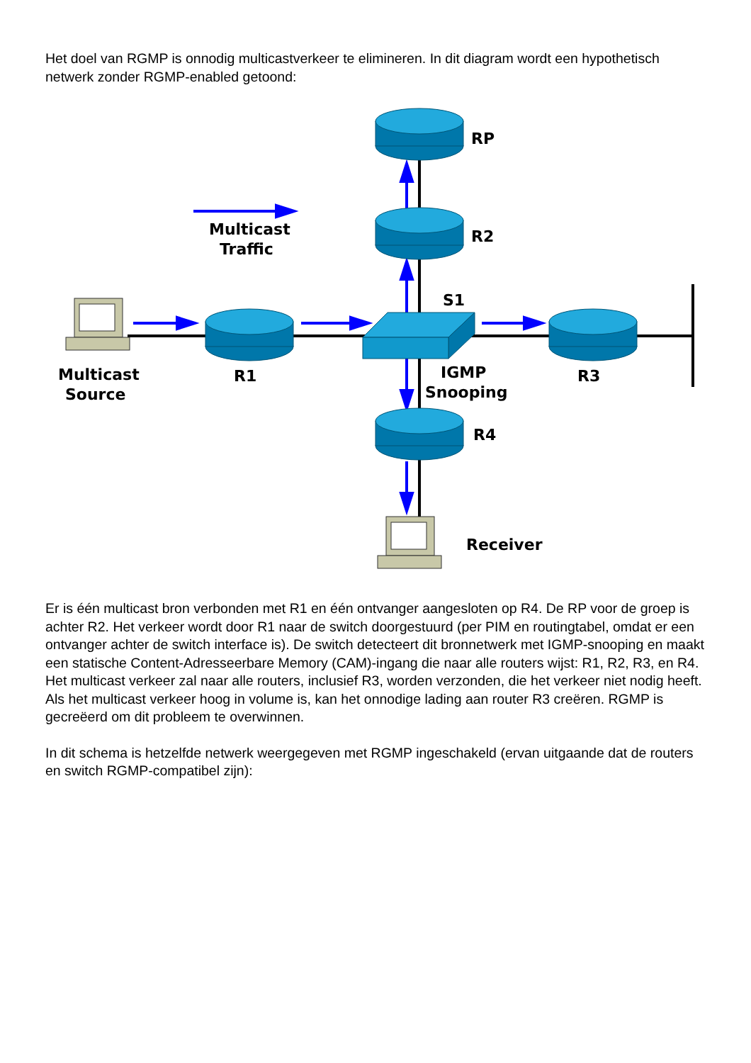Het doel van RGMP is onnodig multicastverkeer te elimineren. In dit diagram wordt een hypothetisch netwerk zonder RGMP-enabled getoond:
RP
R2
S1
R1
R3
R4
Multicast
Traffic
Multicast
Source
IGMP
Snooping
Receiver
Er is één multicast bron verbonden met R1 en één ontvanger aangesloten op R4. De RP voor de groep is achter R2. Het verkeer wordt door R1 naar de switch doorgestuurd (per PIM en routingtabel, omdat er een ontvanger achter de switch interface is). De switch detecteert dit bronnetwerk met IGMP-snooping en maakt een statische Content-Adresseerbare Memory (CAM)-ingang die naar alle routers wijst: R1, R2, R3, en R4. Het multicast verkeer zal naar alle routers, inclusief R3, worden verzonden, die het verkeer niet nodig heeft. Als het multicast verkeer hoog in volume is, kan het onnodige lading aan router R3 creëren. RGMP is gecreëerd om dit probleem te overwinnen.
In dit schema is hetzelfde netwerk weergegeven met RGMP ingeschakeld (ervan uitgaande dat de routers en switch RGMP-compatibel zijn):